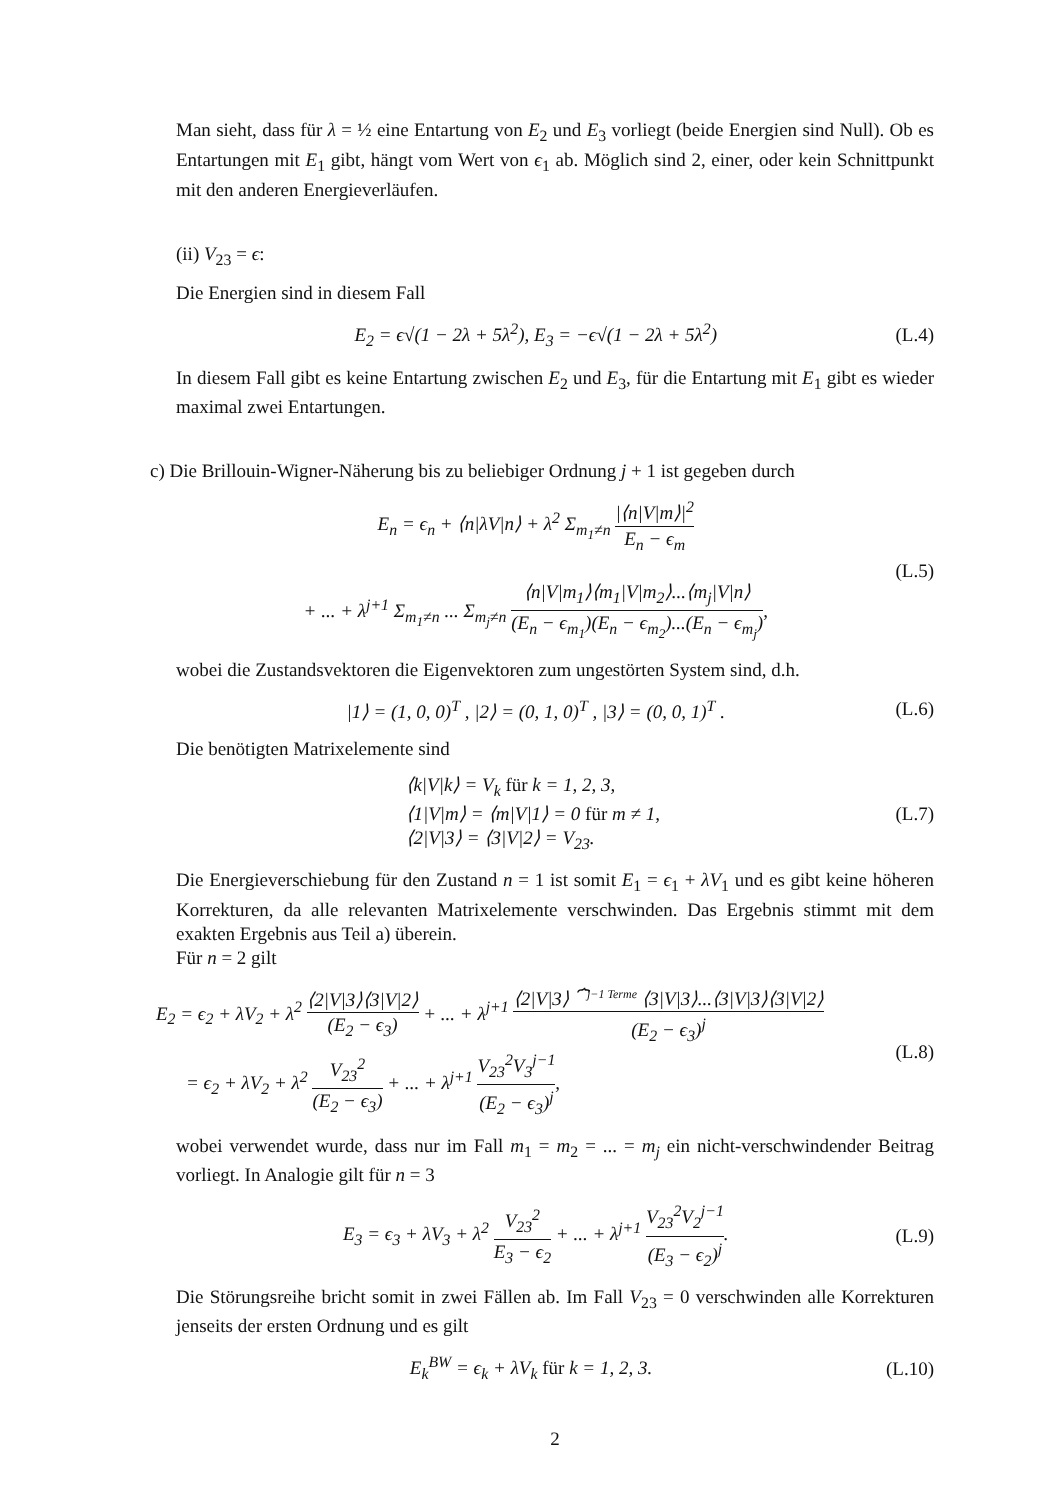Man sieht, dass für λ = ½ eine Entartung von E<sub>2</sub> und E<sub>3</sub> vorliegt (beide Energien sind Null). Ob es Entartungen mit E<sub>1</sub> gibt, hängt vom Wert von ϵ<sub>1</sub> ab. Möglich sind 2, einer, oder kein Schnittpunkt mit den anderen Energieverläufen.
(ii) V<sub>23</sub> = ϵ:
Die Energien sind in diesem Fall
E<sub>2</sub> = ϵ√(1 − 2λ + 5λ<sup>2</sup>), E<sub>3</sub> = −ϵ√(1 − 2λ + 5λ<sup>2</sup>)
(L.4)
In diesem Fall gibt es keine Entartung zwischen E<sub>2</sub> und E<sub>3</sub>, für die Entartung mit E<sub>1</sub> gibt es wieder maximal zwei Entartungen.
c) Die Brillouin-Wigner-Näherung bis zu beliebiger Ordnung j + 1 ist gegeben durch
E<sub>n</sub> = ϵ<sub>n</sub> + ⟨n|λV|n⟩ + λ<sup>2</sup> Σ<sub>m<sub>1</sub>≠n</sub> |⟨n|V|m⟩|<sup>2</sup> E<sub>n</sub> − ϵ<sub>m</sub>
+ ... + λ<sup>j+1</sup> Σ<sub>m<sub>1</sub>≠n</sub> ... Σ<sub>m<sub>j</sub>≠n</sub> ⟨n|V|m<sub>1</sub>⟩⟨m<sub>1</sub>|V|m<sub>2</sub>⟩...⟨m<sub>j</sub>|V|n⟩ (E<sub>n</sub> − ϵ<sub>m<sub>1</sub></sub>)(E<sub>n</sub> − ϵ<sub>m<sub>2</sub></sub>)...(E<sub>n</sub> − ϵ<sub>m<sub>j</sub></sub>),
(L.5)
wobei die Zustandsvektoren die Eigenvektoren zum ungestörten System sind, d.h.
|1⟩ = (1, 0, 0)<sup>T</sup> , |2⟩ = (0, 1, 0)<sup>T</sup> , |3⟩ = (0, 0, 1)<sup>T</sup> .
(L.6)
Die benötigten Matrixelemente sind
⟨k|V|k⟩ = V<sub>k</sub> für k = 1, 2, 3,
⟨1|V|m⟩ = ⟨m|V|1⟩ = 0 für m ≠ 1,
⟨2|V|3⟩ = ⟨3|V|2⟩ = V<sub>23</sub>.
(L.7)
Die Energieverschiebung für den Zustand n = 1 ist somit E<sub>1</sub> = ϵ<sub>1</sub> + λV<sub>1</sub> und es gibt keine höheren Korrekturen, da alle relevanten Matrixelemente verschwinden. Das Ergebnis stimmt mit dem exakten Ergebnis aus Teil a) überein.
Für n = 2 gilt
E<sub>2</sub> = ϵ<sub>2</sub> + λV<sub>2</sub> + λ<sup>2</sup> ⟨2|V|3⟩⟨3|V|2⟩ (E<sub>2</sub> − ϵ<sub>3</sub>) + ... + λ<sup>j+1</sup> ⟨2|V|3⟩ ⏞<sup>j−1 Terme</sup> ⟨3|V|3⟩...⟨3|V|3⟩⟨3|V|2⟩ (E<sub>2</sub> − ϵ<sub>3</sub>)<sup>j</sup>
= ϵ<sub>2</sub> + λV<sub>2</sub> + λ<sup>2</sup> V<sub>23</sub><sup>2</sup> (E<sub>2</sub> − ϵ<sub>3</sub>) + ... + λ<sup>j+1</sup> V<sub>23</sub><sup>2</sup>V<sub>3</sub><sup>j−1</sup> (E<sub>2</sub> − ϵ<sub>3</sub>)<sup>j</sup>,
(L.8)
wobei verwendet wurde, dass nur im Fall m<sub>1</sub> = m<sub>2</sub> = ... = m<sub>j</sub> ein nicht-verschwindender Beitrag vorliegt. In Analogie gilt für n = 3
E<sub>3</sub> = ϵ<sub>3</sub> + λV<sub>3</sub> + λ<sup>2</sup> V<sub>23</sub><sup>2</sup> E<sub>3</sub> − ϵ<sub>2</sub> + ... + λ<sup>j+1</sup> V<sub>23</sub><sup>2</sup>V<sub>2</sub><sup>j−1</sup> (E<sub>3</sub> − ϵ<sub>2</sub>)<sup>j</sup>.
(L.9)
Die Störungsreihe bricht somit in zwei Fällen ab. Im Fall V<sub>23</sub> = 0 verschwinden alle Korrekturen jenseits der ersten Ordnung und es gilt
E<sub>k</sub><sup>BW</sup> = ϵ<sub>k</sub> + λV<sub>k</sub> für k = 1, 2, 3.
(L.10)
2